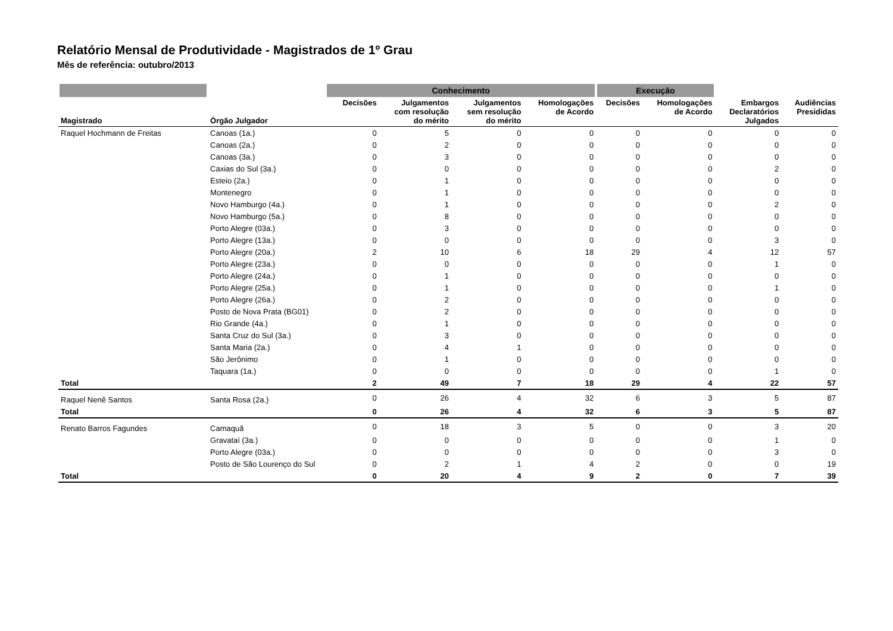Relatório Mensal de Produtividade - Magistrados de 1º Grau
Mês de referência: outubro/2013
| | | Conhecimento | | | | Execução | | | |
| --- | --- | --- | --- | --- | --- | --- | --- | --- | --- |
| Magistrado | Órgão Julgador | Decisões | Julgamentos com resolução do mérito | Julgamentos sem resolução do mérito | Homologações de Acordo | Decisões | Homologações de Acordo | Embargos Declaratórios Julgados | Audiências Presididas |
| Raquel Hochmann de Freitas | Canoas (1a.) | 0 | 5 | 0 | 0 | 0 | 0 | 0 | 0 |
| | Canoas (2a.) | 0 | 2 | 0 | 0 | 0 | 0 | 0 | 0 |
| | Canoas (3a.) | 0 | 3 | 0 | 0 | 0 | 0 | 0 | 0 |
| | Caxias do Sul (3a.) | 0 | 0 | 0 | 0 | 0 | 0 | 2 | 0 |
| | Esteio (2a.) | 0 | 1 | 0 | 0 | 0 | 0 | 0 | 0 |
| | Montenegro | 0 | 1 | 0 | 0 | 0 | 0 | 0 | 0 |
| | Novo Hamburgo (4a.) | 0 | 1 | 0 | 0 | 0 | 0 | 2 | 0 |
| | Novo Hamburgo (5a.) | 0 | 8 | 0 | 0 | 0 | 0 | 0 | 0 |
| | Porto Alegre (03a.) | 0 | 3 | 0 | 0 | 0 | 0 | 0 | 0 |
| | Porto Alegre (13a.) | 0 | 0 | 0 | 0 | 0 | 0 | 3 | 0 |
| | Porto Alegre (20a.) | 2 | 10 | 6 | 18 | 29 | 4 | 12 | 57 |
| | Porto Alegre (23a.) | 0 | 0 | 0 | 0 | 0 | 0 | 1 | 0 |
| | Porto Alegre (24a.) | 0 | 1 | 0 | 0 | 0 | 0 | 0 | 0 |
| | Porto Alegre (25a.) | 0 | 1 | 0 | 0 | 0 | 0 | 1 | 0 |
| | Porto Alegre (26a.) | 0 | 2 | 0 | 0 | 0 | 0 | 0 | 0 |
| | Posto de Nova Prata (BG01) | 0 | 2 | 0 | 0 | 0 | 0 | 0 | 0 |
| | Rio Grande (4a.) | 0 | 1 | 0 | 0 | 0 | 0 | 0 | 0 |
| | Santa Cruz do Sul (3a.) | 0 | 3 | 0 | 0 | 0 | 0 | 0 | 0 |
| | Santa Maria (2a.) | 0 | 4 | 1 | 0 | 0 | 0 | 0 | 0 |
| | São Jerônimo | 0 | 1 | 0 | 0 | 0 | 0 | 0 | 0 |
| | Taquara (1a.) | 0 | 0 | 0 | 0 | 0 | 0 | 1 | 0 |
| Total | | 2 | 49 | 7 | 18 | 29 | 4 | 22 | 57 |
| Raquel Nenê Santos | Santa Rosa (2a.) | 0 | 26 | 4 | 32 | 6 | 3 | 5 | 87 |
| Total | | 0 | 26 | 4 | 32 | 6 | 3 | 5 | 87 |
| Renato Barros Fagundes | Camaquã | 0 | 18 | 3 | 5 | 0 | 0 | 3 | 20 |
| | Gravataí (3a.) | 0 | 0 | 0 | 0 | 0 | 0 | 1 | 0 |
| | Porto Alegre (03a.) | 0 | 0 | 0 | 0 | 0 | 0 | 3 | 0 |
| | Posto de São Lourenço do Sul | 0 | 2 | 1 | 4 | 2 | 0 | 0 | 19 |
| Total | | 0 | 20 | 4 | 9 | 2 | 0 | 7 | 39 |